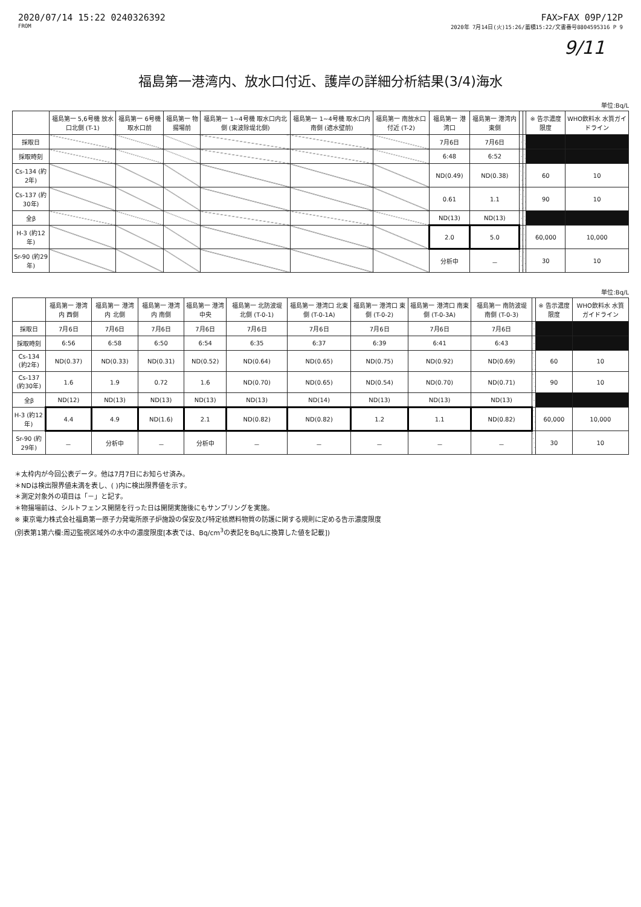2020/07/14 15:22 0240326392 FAX>FAX 09P/12P
FROM 2020年 7月14日(火)15:26/蓄積15:22/文書番号8804595316 P 9
9/11
福島第一港湾内、放水口付近、護岸の詳細分析結果(3/4)海水
単位:Bq/L
| | 福島第一 5,6号機 放水口北側 (T-1) | 福島第一 6号機 取水口前 | 福島第一 物揚場前 | 福島第一 1~4号機 取水口内北側 (東波除堤北側) | 福島第一 1~4号機 取水口内南側 (遮水壁前) | 福島第一 南放水口 付近 (T-2) | 福島第一 港湾口 | 福島第一 港湾内 東側 | | | ※ 告示濃度 限度 | WHO飲料水 水質ガイドライン |
| --- | --- | --- | --- | --- | --- | --- | --- | --- | --- | --- | --- | --- |
| 採取日 | | | | | | | 7月6日 | 7月6日 | | | | |
| 採取時刻 | | | | | | | 6:48 | 6:52 | | | | |
| Cs-134 (約2年) | | | | | | | ND(0.49) | ND(0.38) | | | 60 | 10 |
| Cs-137 (約30年) | | | | | | | 0.61 | 1.1 | | | 90 | 10 |
| 全β | | | | | | | ND(13) | ND(13) | | | | |
| H-3 (約12年) | | | | | | | 2.0 | 5.0 | | | 60,000 | 10,000 |
| Sr-90 (約29年) | | | | | | | 分析中 | － | | | 30 | 10 |
単位:Bq/L
| | 福島第一 港湾内 西側 | 福島第一 港湾内 北側 | 福島第一 港湾内 南側 | 福島第一 港湾中央 | 福島第一 北防波堤 北側 (T-0-1) | 福島第一 港湾口 北東側 (T-0-1A) | 福島第一 港湾口 東側 (T-0-2) | 福島第一 港湾口 南東側 (T-0-3A) | 福島第一 南防波堤 南側 (T-0-3) | | ※ 告示濃度 限度 | WHO飲料水 水質ガイドライン |
| --- | --- | --- | --- | --- | --- | --- | --- | --- | --- | --- | --- | --- |
| 採取日 | 7月6日 | 7月6日 | 7月6日 | 7月6日 | 7月6日 | 7月6日 | 7月6日 | 7月6日 | 7月6日 | | | |
| 採取時刻 | 6:56 | 6:58 | 6:50 | 6:54 | 6:35 | 6:37 | 6:39 | 6:41 | 6:43 | | | |
| Cs-134 (約2年) | ND(0.37) | ND(0.33) | ND(0.31) | ND(0.52) | ND(0.64) | ND(0.65) | ND(0.75) | ND(0.92) | ND(0.69) | | 60 | 10 |
| Cs-137 (約30年) | 1.6 | 1.9 | 0.72 | 1.6 | ND(0.70) | ND(0.65) | ND(0.54) | ND(0.70) | ND(0.71) | | 90 | 10 |
| 全β | ND(12) | ND(13) | ND(13) | ND(13) | ND(13) | ND(14) | ND(13) | ND(13) | ND(13) | | | |
| H-3 (約12年) | 4.4 | 4.9 | ND(1.6) | 2.1 | ND(0.82) | ND(0.82) | 1.2 | 1.1 | ND(0.82) | | 60,000 | 10,000 |
| Sr-90 (約29年) | － | 分析中 | － | 分析中 | － | － | － | － | － | | 30 | 10 |
＊太枠内が今回公表データ。他は7月7日にお知らせ済み。
＊NDは検出限界値未満を表し、( )内に検出限界値を示す。
＊測定対象外の項目は「－」と記す。
＊物揚場前は、シルトフェンス開閉を行った日は開閉実施後にもサンプリングを実施。
※ 東京電力株式会社福島第一原子力発電所原子炉施設の保安及び特定核燃料物質の防護に関する規則に定める告示濃度限度
(別表第1第六欄:周辺監視区域外の水中の濃度限度[本表では、Bq/cm<sup>3</sup>の表記をBq/Lに換算した値を記載])